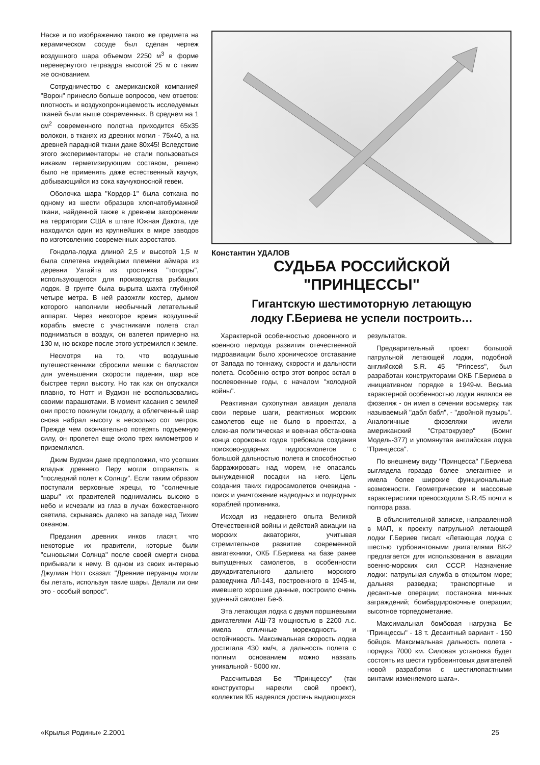Наске и по изображению такого же предмета на керамическом сосуде был сделан чертеж воздушного шара объемом 2250 м<sup>3</sup> в форме перевернутого тетраэдра высотой 25 м с таким же основанием.
Сотрудничество с американской компанией "Ворон" принесло больше вопросов, чем ответов: плотность и воздухопроницаемость исследуемых тканей были выше современных. В среднем на 1 см<sup>2</sup> современного полотна приходится 65x35 волокон, в тканях из древних могил - 75x40, а на древней парадной ткани даже 80x45! Вследствие этого экспериментаторы не стали пользоваться никаким герметизирующим составом, решено было не применять даже естественный каучук, добывающийся из сока каучуконосной гевеи.
Оболочка шара "Кордор-1" была соткана по одному из шести образцов хлопчатобумажной ткани, найденной также в древнем захоронении на территории США в штате Южная Дакота, где находился один из крупнейших в мире заводов по изготовлению современных аэростатов.
Гондола-лодка длиной 2,5 и высотой 1,5 м была сплетена индейцами племени аймара из деревни Уатайта из тростника "тоторры", использующегося для производства рыбацких лодок. В грунте была вырыта шахта глубиной четыре метра. В ней разожгли костер, дымом которого наполнили необычный летательный аппарат. Через некоторое время воздушный корабль вместе с участниками полета стал подниматься в воздух, он взлетел примерно на 130 м, но вскоре после этого устремился к земле.
Несмотря на то, что воздушные путешественники сбросили мешки с балластом для уменьшения скорости падения, шар все быстрее терял высоту. Но так как он опускался плавно, то Нотт и Вудмэн не воспользовались своими парашютами. В момент касания с землей они просто покинули гондолу, а облегченный шар снова набрал высоту в несколько сот метров. Прежде чем окончательно потерять подъемную силу, он пролетел еще около трех километров и приземлился.
Джим Вудмэн даже предположил, что усопших владык древнего Перу могли отправлять в "последний полет к Солнцу". Если таким образом поступали верховные жрецы, то "солнечные шары" их правителей поднимались высоко в небо и исчезали из глаз в лучах божественного светила, скрываясь далеко на западе над Тихим океаном.
Предания древних инков гласят, что некоторые их правители, которые были "сыновьями Солнца" после своей смерти снова прибывали к нему. В одном из своих интервью Джулиан Нотт сказал: "Древние перуанцы могли бы летать, используя такие шары. Делали ли они это - особый вопрос".
Константин УДАЛОВ
СУДЬБА РОССИЙСКОЙ
"ПРИНЦЕССЫ"
Гигантскую шестимоторную летающую
лодку Г.Бериева не успели построить…
Характерной особенностью довоенного и военного периода развития отечественной гидроавиации было хроническое отставание от Запада по тоннажу, скорости и дальности полета. Особенно остро этот вопрос встал в послевоенные годы, с началом "холодной войны".
Реактивная сухопутная авиация делала свои первые шаги, реактивных морских самолетов еще не было в проектах, а сложная политическая и военная обстановка конца сороковых годов требовала создания поисково-ударных гидросамолетов с большой дальностью полета и способностью барражировать над морем, не опасаясь вынужденной посадки на него. Цель создания таких гидросамолетов очевидна - поиск и уничтожение надводных и подводных кораблей противника.
Исходя из недавнего опыта Великой Отечественной войны и действий авиации на морских акваториях, учитывая стремительное развитие современной авиатехники, ОКБ Г.Бериева на базе ранее выпущенных самолетов, в особенности двухдвигательного дальнего морского разведчика ЛЛ-143, построенного в 1945-м, имевшего хорошие данные, построило очень удачный самолет Бе-6.
Эта летающая лодка с двумя поршневыми двигателями АШ-73 мощностью в 2200 л.с. имела отличные мореходность и остойчивость. Максимальная скорость лодка достигала 430 км/ч, а дальность полета с полным основанием можно назвать уникальной - 5000 км.
Рассчитывая Бе "Принцессу" (так конструкторы нарекли свой проект), коллектив КБ надеялся достичь выдающихся
результатов.
Предварительный проект большой патрульной летающей лодки, подобной английской S.R. 45 "Princess", был разработан конструкторами ОКБ Г.Бериева в инициативном порядке в 1949-м. Весьма характерной особенностью лодки являлся ее фюзеляж - он имел в сечении восьмерку, так называемый "дабл бабл", - "двойной пузырь". Аналогичные фюзеляжи имели американский "Стратокрузер" (Боинг Модель-377) и упомянутая английская лодка "Принцесса".
По внешнему виду "Принцесса" Г.Бериева выглядела гораздо более элегантнее и имела более широкие функциональные возможности. Геометрические и массовые характеристики превосходили S.R.45 почти в полтора раза.
В объяснительной записке, направленной в МАП, к проекту патрульной летающей лодки Г.Бериев писал: «Летающая лодка с шестью турбовинтовыми двигателями ВК-2 предлагается для использования в авиации военно-морских сил СССР. Назначение лодки: патрульная служба в открытом море; дальняя разведка; транспортные и десантные операции; постановка минных заграждений; бомбардировочные операции; высотное торпедометание.
Максимальная бомбовая нагрузка Бе "Принцессы" - 18 т. Десантный вариант - 150 бойцов. Максимальная дальность полета - порядка 7000 км. Силовая установка будет состоять из шести турбовинтовых двигателей новой разработки с шестилопастными винтами изменяемого шага».
«Крылья Родины» 2.2001 25